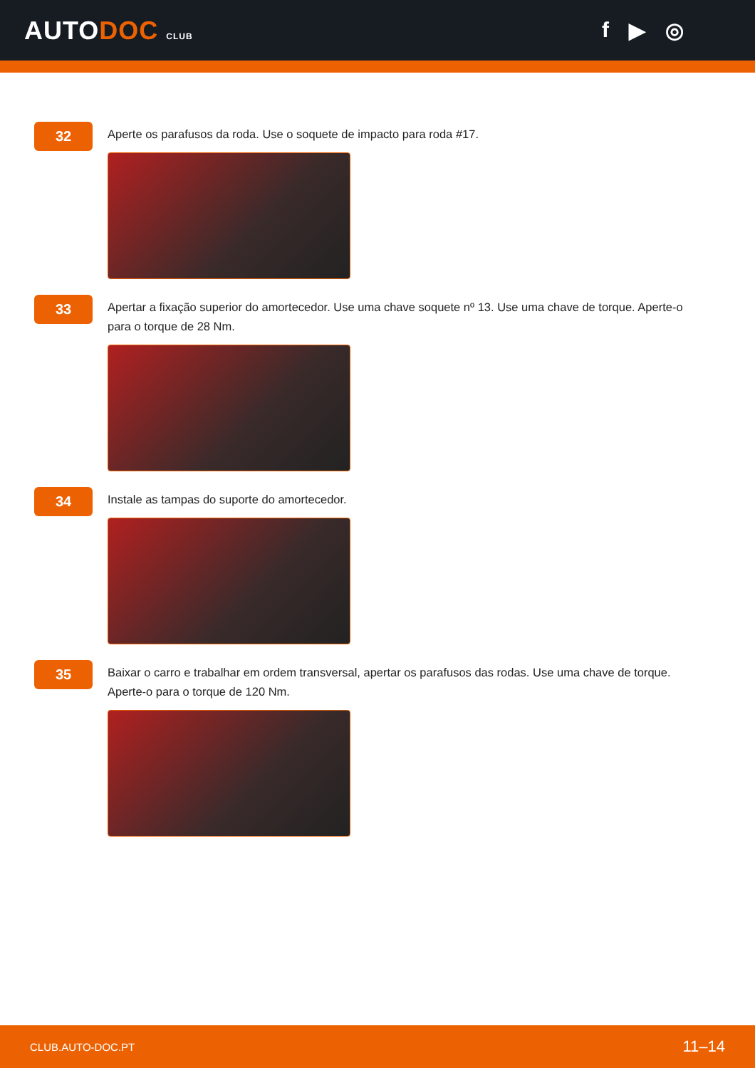AUTODOC CLUB
f ▶ ◎
32
Aperte os parafusos da roda. Use o soquete de impacto para roda #17.
33
Apertar a fixação superior do amortecedor. Use uma chave soquete nº 13. Use uma chave de torque. Aperte-o para o torque de 28 Nm.
34
Instale as tampas do suporte do amortecedor.
35
Baixar o carro e trabalhar em ordem transversal, apertar os parafusos das rodas. Use uma chave de torque. Aperte-o para o torque de 120 Nm.
CLUB.AUTO-DOC.PT 11–14